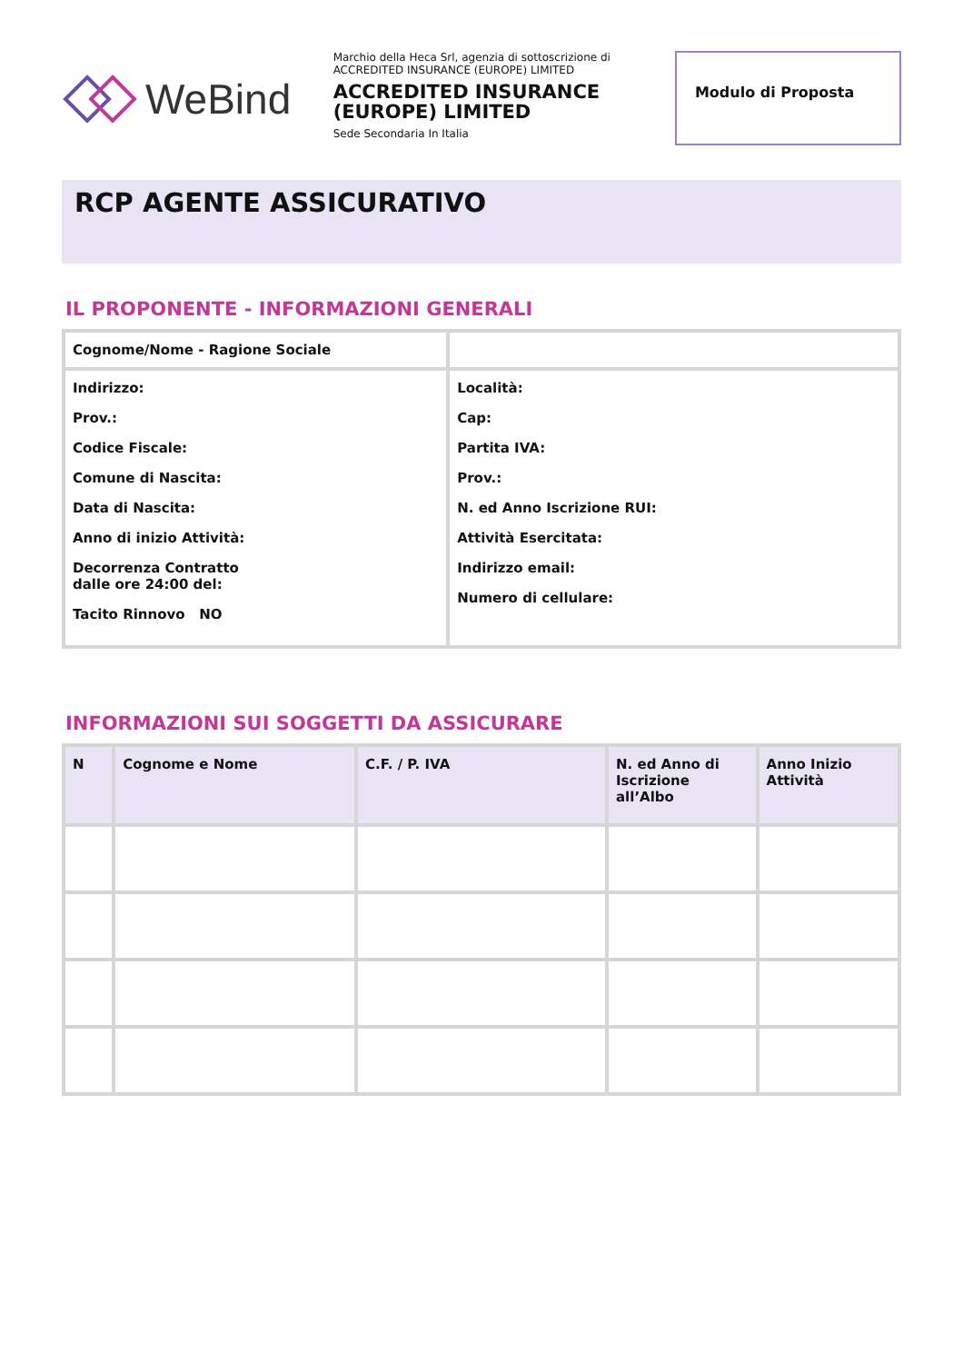WeBind
Marchio della Heca Srl, agenzia di sottoscrizione di ACCREDITED INSURANCE (EUROPE) LIMITED
ACCREDITED INSURANCE (EUROPE) LIMITED
Sede Secondaria In Italia
Modulo di Proposta
RCP AGENTE ASSICURATIVO
IL PROPONENTE - INFORMAZIONI GENERALI
| Cognome/Nome - Ragione Sociale | |
| Indirizzo: Prov.: Codice Fiscale: Comune di Nascita: Data di Nascita: Anno di inizio Attività: Decorrenza Contratto dalle ore 24:00 del: Tacito Rinnovo NO | Località: Cap: Partita IVA: Prov.: N. ed Anno Iscrizione RUI: Attività Esercitata: Indirizzo email: Numero di cellulare: |
INFORMAZIONI SUI SOGGETTI DA ASSICURARE
| N | Cognome e Nome | C.F. / P. IVA | N. ed Anno di Iscrizione all’Albo | Anno Inizio Attività |
| --- | --- | --- | --- | --- |